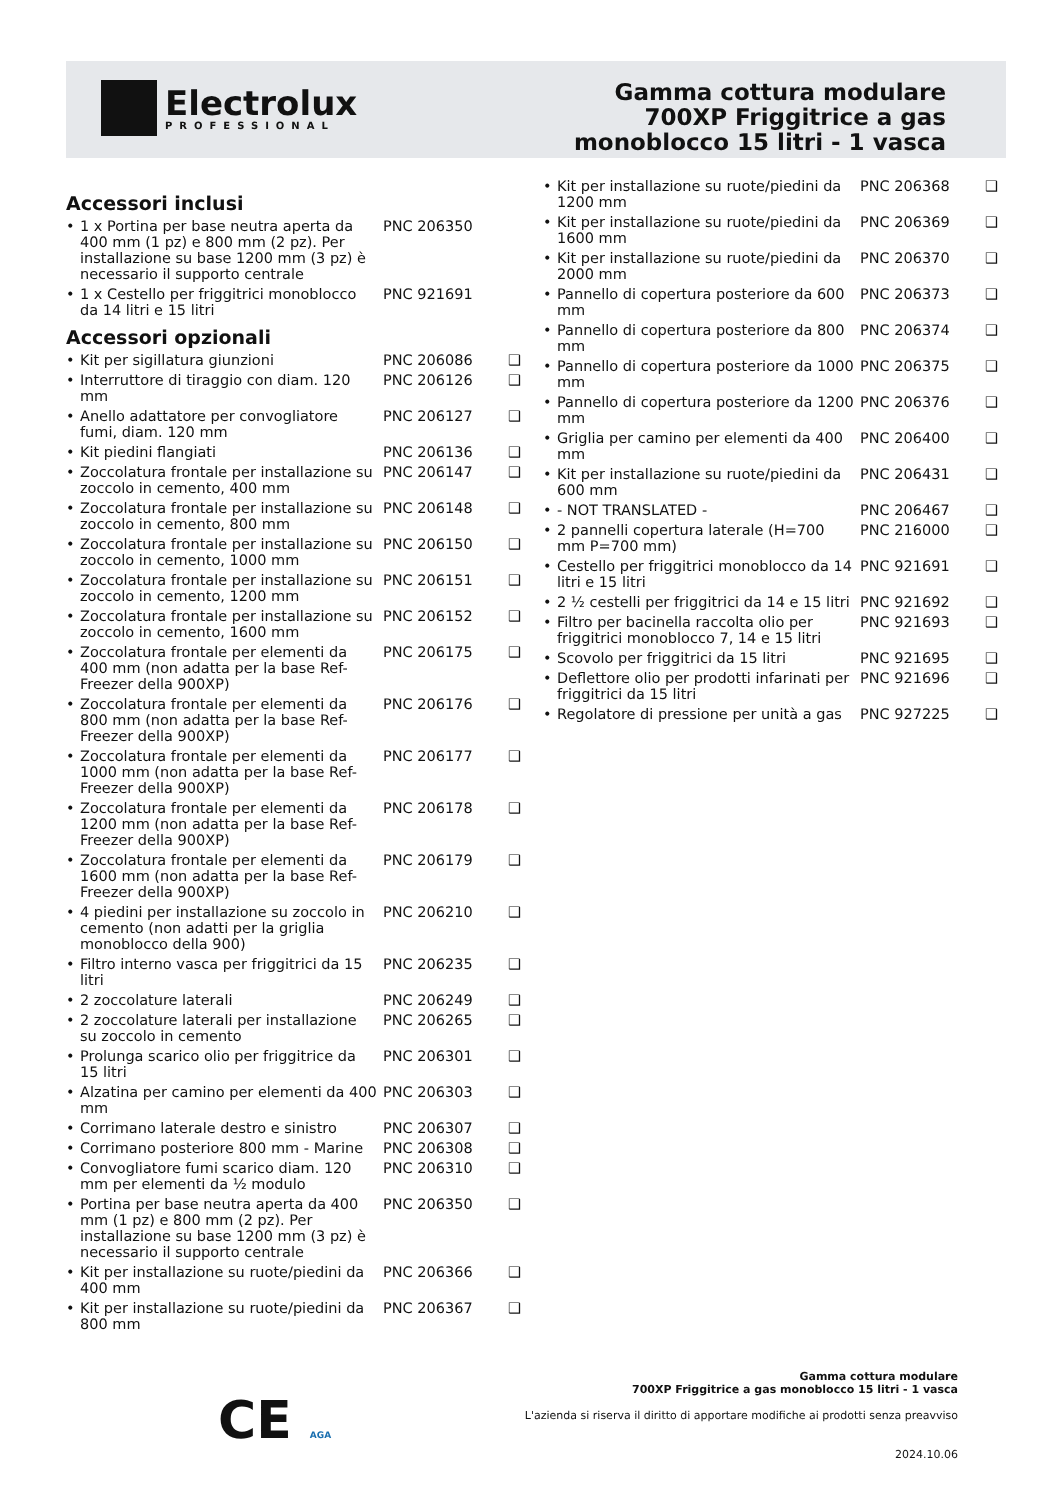Electrolux
PROFESSIONAL
Gamma cottura modulare
700XP Friggitrice a gas
monoblocco 15 litri - 1 vasca
Accessori inclusi
| • | 1 x Portina per base neutra aperta da 400 mm (1 pz) e 800 mm (2 pz). Per installazione su base 1200 mm (3 pz) è necessario il supporto centrale | PNC 206350 | |
| • | 1 x Cestello per friggitrici monoblocco da 14 litri e 15 litri | PNC 921691 | |
Accessori opzionali
| • | Kit per sigillatura giunzioni | PNC 206086 | ❑ |
| • | Interruttore di tiraggio con diam. 120 mm | PNC 206126 | ❑ |
| • | Anello adattatore per convogliatore fumi, diam. 120 mm | PNC 206127 | ❑ |
| • | Kit piedini flangiati | PNC 206136 | ❑ |
| • | Zoccolatura frontale per installazione su zoccolo in cemento, 400 mm | PNC 206147 | ❑ |
| • | Zoccolatura frontale per installazione su zoccolo in cemento, 800 mm | PNC 206148 | ❑ |
| • | Zoccolatura frontale per installazione su zoccolo in cemento, 1000 mm | PNC 206150 | ❑ |
| • | Zoccolatura frontale per installazione su zoccolo in cemento, 1200 mm | PNC 206151 | ❑ |
| • | Zoccolatura frontale per installazione su zoccolo in cemento, 1600 mm | PNC 206152 | ❑ |
| • | Zoccolatura frontale per elementi da 400 mm (non adatta per la base Ref-Freezer della 900XP) | PNC 206175 | ❑ |
| • | Zoccolatura frontale per elementi da 800 mm (non adatta per la base Ref-Freezer della 900XP) | PNC 206176 | ❑ |
| • | Zoccolatura frontale per elementi da 1000 mm (non adatta per la base Ref-Freezer della 900XP) | PNC 206177 | ❑ |
| • | Zoccolatura frontale per elementi da 1200 mm (non adatta per la base Ref-Freezer della 900XP) | PNC 206178 | ❑ |
| • | Zoccolatura frontale per elementi da 1600 mm (non adatta per la base Ref-Freezer della 900XP) | PNC 206179 | ❑ |
| • | 4 piedini per installazione su zoccolo in cemento (non adatti per la griglia monoblocco della 900) | PNC 206210 | ❑ |
| • | Filtro interno vasca per friggitrici da 15 litri | PNC 206235 | ❑ |
| • | 2 zoccolature laterali | PNC 206249 | ❑ |
| • | 2 zoccolature laterali per installazione su zoccolo in cemento | PNC 206265 | ❑ |
| • | Prolunga scarico olio per friggitrice da 15 litri | PNC 206301 | ❑ |
| • | Alzatina per camino per elementi da 400 mm | PNC 206303 | ❑ |
| • | Corrimano laterale destro e sinistro | PNC 206307 | ❑ |
| • | Corrimano posteriore 800 mm - Marine | PNC 206308 | ❑ |
| • | Convogliatore fumi scarico diam. 120 mm per elementi da ½ modulo | PNC 206310 | ❑ |
| • | Portina per base neutra aperta da 400 mm (1 pz) e 800 mm (2 pz). Per installazione su base 1200 mm (3 pz) è necessario il supporto centrale | PNC 206350 | ❑ |
| • | Kit per installazione su ruote/piedini da 400 mm | PNC 206366 | ❑ |
| • | Kit per installazione su ruote/piedini da 800 mm | PNC 206367 | ❑ |
| • | Kit per installazione su ruote/piedini da 1200 mm | PNC 206368 | ❑ |
| • | Kit per installazione su ruote/piedini da 1600 mm | PNC 206369 | ❑ |
| • | Kit per installazione su ruote/piedini da 2000 mm | PNC 206370 | ❑ |
| • | Pannello di copertura posteriore da 600 mm | PNC 206373 | ❑ |
| • | Pannello di copertura posteriore da 800 mm | PNC 206374 | ❑ |
| • | Pannello di copertura posteriore da 1000 mm | PNC 206375 | ❑ |
| • | Pannello di copertura posteriore da 1200 mm | PNC 206376 | ❑ |
| • | Griglia per camino per elementi da 400 mm | PNC 206400 | ❑ |
| • | Kit per installazione su ruote/piedini da 600 mm | PNC 206431 | ❑ |
| • | - NOT TRANSLATED - | PNC 206467 | ❑ |
| • | 2 pannelli copertura laterale (H=700 mm P=700 mm) | PNC 216000 | ❑ |
| • | Cestello per friggitrici monoblocco da 14 litri e 15 litri | PNC 921691 | ❑ |
| • | 2 ½ cestelli per friggitrici da 14 e 15 litri | PNC 921692 | ❑ |
| • | Filtro per bacinella raccolta olio per friggitrici monoblocco 7, 14 e 15 litri | PNC 921693 | ❑ |
| • | Scovolo per friggitrici da 15 litri | PNC 921695 | ❑ |
| • | Deflettore olio per prodotti infarinati per friggitrici da 15 litri | PNC 921696 | ❑ |
| • | Regolatore di pressione per unità a gas | PNC 927225 | ❑ |
CE AGA
Gamma cottura modulare
700XP Friggitrice a gas monoblocco 15 litri - 1 vasca
L'azienda si riserva il diritto di apportare modifiche ai prodotti senza preavviso
2024.10.06